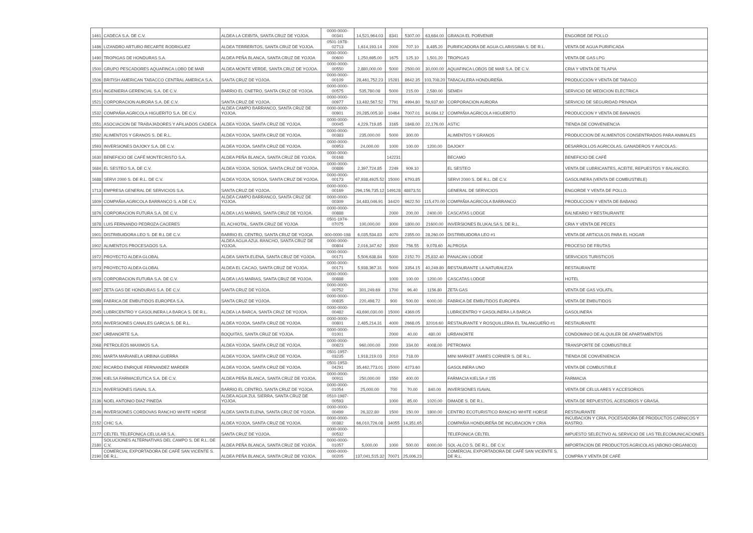| 1461 | CADECA S.A. DE C.V. | ALDEA LA CEIBITA, SANTA CRUZ DE YOJOA. | 0000-0000-00341 | 14,521,964.03 | 8341 | 5307.00 | 63,684.00 | GRANJA EL PORVENIR | ENGORDE DE POLLO |
| 1486 | LIZANDRO ARTURO RECARTE RODRIGUEZ | ALDEA TERRERITOS, SANTA CRUZ DE YOJOA. | 0501-1978-02713 | 1,614,193.14 | 2000 | 707.10 | 8,485.20 | PURIFICADORA DE AGUA CLARISSIMA S. DE R.L. | VENTA DE AGUA PURIFICADA |
| 1490 | TROPIGAS DE HONDURAS S.A. | ALDEA PEÑA BLANCA, SANTA CRUZ DE YOJOA | 0000-0000-00600 | 1,250,695.00 | 1675 | 125.10 | 1,501.20 | TROPIGAS | VENTA DE GAS LPG |
| 1500 | GRUPO PESCADORES AQUAFINCA LOBO DE MAR | ALDEA MONTE VERDE, SANTA CRUZ DE YOJOA. | 0000-0000-00550 | 2,880,000.00 | 5000 | 2500.00 | 30,000.00 | AQUAFINCA LOBOS DE MAR S.A. DE C.V. | CRIA Y VENTA DE TILAPIA |
| 1506 | BRITISH AMERICAN TABACCO CENTRAL AMERICA S.A. | SANTA CRUZ DE YOJOA. | 0000-0000-00109 | 28,461,752.23 | 15281 | 8642.35 | 103,708.20 | TABACALERA HONDUREÑA | PRODUCCION Y VENTA DE TABACO |
| 1514 | INGENIERIA GERENCIAL S.A. DE C.V. | BARRIO EL CNETRO, SANTA CRUZ DE YOJOA. | 0000-0000-00575 | 535,780.08 | 5000 | 215.00 | 2,580.00 | SEMEH | SERVICIO DE MEDICION ELECTRICA |
| 1521 | CORPORACION AURORA S.A. DE C.V. | SANTA CRUZ DE YOJOA. | 0000-0000-00977 | 13,482,567.52 | 7791 | 4994.80 | 59,937.60 | CORPORACION AURORA | SERVICIO DE SEGURIDAD PRIVADA |
| 1532 | COMPAÑIA AGRICOLA HIGUERITO S.A. DE C.V. | ALDEA CAMPO BARRANCO, SANTA CRUZ DE YOJOA. | 0000-0000-00901 | 20,285,005.30 | 10464 | 7007.01 | 84,084.12 | COMPAÑIA AGRICOLA HIGUERITO | PRODUCCION Y VENTA DE BANANOS |
| 1551 | ASOCIACION DE TRABAJADORES Y AFILIADOS CADECA | ALDEA YOJOA, SANTA CRUZ DE YOJOA. | 0000-0000-00045 | 4,229,719.85 | 3165 | 1848.00 | 22,176.00 | ASTIC | TIENDA DE CONVENIENCIA |
| 1592 | ALIMENTOS Y GRANOS S. DE R.L. | ALDEA YOJOA, SANTA CRUZ DE YOJOA. | 0000-0000-00383 | 235,000.00 | 5000 | 300.00 | | ALIMENTOS Y GRANOS | PRODUCCION DE ALIMENTOS CONSENTRADOS PARA ANIMALES |
| 1593 | INVERSIONES DAJOKY S.A. DE C.V. | ALDEA YOJOA, SANTA CRUZ DE YOJOA. | 0000-0000-00953 | 24,000.00 | 1000 | 100.00 | 1200.00 | DAJOKY | DESARROLLOS AGRICOLAS, GANADEROS Y AVICOLAS. |
| 1630 | BENEFICIO DE CAFÉ MONTECRISTO S.A. | ALDEA PEÑA BLANCA, SANTA CRUZ DE YOJOA. | 0000-0000-00168 | | 142231 | | | BECAMO | BENEFICIO DE CAFÉ |
| 1684 | EL SESTEO S.A. DE C.V. | ALDEA YOJOA, SOSOA, SANTA CRUZ DE YOJOA. | 0000-0000-00886 | 2,397,724.85 | 2249 | 909.10 | | EL SESTEO | VENTA DE LUBRICANTES, ACEITE, REPUESTOS Y BALANCEO. |
| 1688 | SERVI 2000 S. DE R.L. DE C.V. | ALDEA YOJOA, SOSOA, SANTA CRUZ DE YOJOA. | 0000-0000-00173 | 67,938,4925.52 | 15000 | 6793.85 | | SERVI 2000 S. DE R.L. DE C.V. | GASOLINERA (VENTA DE COMBUSTIBLE) |
| 1713 | EMPRESA GENERAL DE SERVICIOS S.A. | SANTA CRUZ DE YOJOA. | 0000-0000-00169 | 296,156,735.12 | 149128 | 48873.51 | | GENERAL DE SERVICIOS | ENGORDE Y VENTA DE POLLO. |
| 1809 | COMPAÑIA AGRICOLA BARRANCO S. A DE C.V. | ALDEA CAMPO BARRANCO, SANTA CRUZ DE YOJOA. | 0000-0000-00309 | 34,483,046.91 | 34420 | 9622.50 | 115,470.00 | COMPAÑIA AGRICOLA BARRANCO | PRODUCCION Y VENTA DE BABANO |
| 1876 | CORPORACION FUTURA S.A. DE C.V. | ALDEA LAS MARIAS, SANTA CRUZ DE YOJOA. | 0000-0000-00888 | | 2000 | 200.00 | 2400.00 | CASCATAS LODGE | BALNEARIO Y RESTAURANTE |
| 1878 | LUIS FERNANDO PEDROZA CACERES | EL ACHIOTAL, SANTA CRUZ DE YOJOA | 0501-1974-07075 | 100,000.00 | 3000 | 1800.00 | 21600.00 | INVERSIONES BLUKALSA S. DE R.L. | CRIA Y VENTA DE PECES |
| 1901 | DISTRIBUIDORA LEO S. DE R.L DE C.V. | BARRIO EL CENTRO, SANTA CRUZ DE YOJOA. | 000-0000-198 | 6,035,534.83 | 4070 | 2355.00 | 28,260.00 | DISTRIBUIDORA LEO #1 | VENTA DE ARTICULOS PARA EL HOGAR |
| 1902 | ALIMENTOS PROCESADOS S.A. | ALDEA AGUA AZUL RANCHO, SANTA CRUZ DE YOJOA. | 0000-0000-00804 | 2,016,347.62 | 3500 | 756.55 | 9,078.60 | ALPROSA | PROCESO DE FRUTAS |
| 1972 | PROYECTO ALDEA GLOBAL | ALDEA SANTA ELENA, SANTA CRUZ DE YOJOA. | 0000-0000-00171 | 5,506,638.84 | 5000 | 2152.70 | 25,832.40 | PANACAN LODGE | SERVICIOS TURISTICOS |
| 1973 | PROYECTO ALDEA GLOBAL | ALDEA EL CACAO, SANTA CRUZ DE YOJOA. | 0000-0000-00171 | 5,938,367.31 | 5000 | 3354.15 | 40,249.80 | RESTAURANTE LA NATURALEZA | RESTAURANTE |
| 1978 | CORPORACION FUTURA S.A. DE C.V. | ALDEA LAS MARIAS, SANTA CRUZ DE YOJOA. | 0000-0000-00888 | | 1000 | 100.00 | 1200.00 | CASCATAS LODGE | HOTEL |
| 1997 | ZETA GAS DE HONDURAS S.A. DE C.V. | SANTA CRUZ DE YOJOA. | 0000-0000-00752 | 301,249.69 | 1700 | 96.40 | 1156.80 | ZETA GAS | VENTA DE GAS VOLATIL |
| 1998 | FABRICA DE EMBUTIDOS EUROPEA S.A. | SANTA CRUZ DE YOJOA. | 0000-0000-00835 | 220,498.72 | 900 | 500.00 | 6000.00 | FABRICA DE EMBUTIDOS EUROPEA | VENTA DE EMBUTIDOS |
| 2045 | LUBRICENTRO Y GASOLINERA LA BARCA S. DE R.L. | ALDEA LA BARCA, SANTA CRUZ DE YOJOA. | 0000-0000-00482 | 43,690,030.00 | 15000 | 4369.05 | | LUBRICENTRO Y GASOLINERA LA BARCA | GASOLINERA |
| 2053 | INVERSIONES CANALES GARCIA S. DE R.L. | ALDEA YOJOA, SANTA CRUZ DE YOJOA. | 0000-0000-00801 | 2,485,214.31 | 4000 | 2668.05 | 32016.60 | RESTAURANTE Y ROSQUILLERIA EL TALANGUEÑO #1 | RESTAURANTE |
| 2067 | URBANORTE S.A. | BOQUITAS, SANTA CRUZ DE YOJOA. | 0000-0000-01001 | | 2000 | 40.00 | 480.00 | URBANORTE | CONDOMINIO DE ALQUILER DE APARTAMENTOS |
| 2068 | PETROLEOS MAXIMOS S.A. | ALDEA YOJOA, SANTA CRUZ DE YOJOA. | 0000-0000-00823 | 960,000.00 | 2000 | 334.00 | 4008.00 | PETROMAX | TRANSPORTE DE COMBUSTIBLE |
| 2091 | MARTA MARIANELA URBINA GUERRA | ALDEA YOJOA, SANTA CRUZ DE YOJOA. | 0501-1957-03235 | 1,918,219.03 | 2010 | 718.00 | | MINI MARKET JAMIES CORNER S. DE R.L. | TIENDA DE CONVENIENCIA |
| 2092 | RICARDO ENRIQUE FERNANDEZ MARDER | ALDEA YOJOA, SANTA CRUZ DE YOJOA. | 0501-1953-04291 | 35,462,773.01 | 15000 | 4273.60 | | GASOLINERA UNO | VENTA DE COMBUSTIBLE |
| 2096 | KIELSA FARMACEUTICA S.A. DE C.V. | ALDEA PEÑA BLANCA, SANTA CRUZ DE YOJOA. | 0000-0000-00911 | 250,000.00 | 1550 | 400.00 | | FARMACIA KIELSA # 155 | FARMACIA |
| 2124 | INVERSIONES ISAVAL S.A. | BARRIO EL CENTRO, SANTA CRUZ DE YOJOA. | 0000-0000-01054 | 25,000.00 | 700 | 70.00 | 840.00 | INVERSIONES ISAVAL | VENTA DE CELULARES Y ACCESORIOS |
| 2136 | NOEL ANTONIO DIAZ PINEDA | ALDEA AGUA ZUL SIERRA, SANTA CRUZ DE YOJOA. | 0510-1987-00593 | | 1000 | 85.00 | 1020.00 | DIMADE S. DE R.L. | VENTA DE REPUESTOS, ACESORIOS Y GRASA. |
| 2146 | INVERSIONES CORDOVAS RANCHO WHITE HORSE | ALDEA SANTA ELENA, SANTA CRUZ DE YOJOA. | 0000-0000-00499 | 26,322.80 | 1500 | 150.00 | 1800.00 | CENTRO ECOTURISTICO RANCHO WHITE HORSE | RESTAURANTE |
| 2152 | CHIC S.A. | ALDEA YOJOA, SANTA CRUZ DE YOJOA. | 0000-0000-00382 | 66,010,726.08 | 34055 | 14,351.65 | | COMPAÑIA HONDUREÑA DE INCUBACION Y CRIA | INCUBACION Y CRIA, POCESADORA DE PRODUCTOS CARNICOS Y RASTRO. |
| 2177 | CELTEL TELEFONICA CELULAR S.A. | SANTA CRUZ DE YOJOA. | 0000-0000-00532 | | | | | TELEFONICA CELTEL | IMPUESTO SELECTIVO AL SERVICIO DE LAS TELECOMUNICACIONES |
| 2180 | SOLUCIONES ALTERNATIVAS DEL CAMPO S. DE R.L. DE C.V. | ALDEA PEÑA BLANCA, SANTA CRUZ DE YOJOA. | 0000-0000-01057 | 5,000.00 | 1000 | 500.00 | 6000.00 | SOL-ALCO S. DE R.L. DE C.V. | IMPORTACION DE PRODUCTOS AGRICOLAS (ABONO ORGANICO) |
| 2190 | COMERCIAL EXPORTADORA DE CAFÉ SAN VICENTE S. DE R.L. | ALDEA PEÑA BLANCA, SANTA CRUZ DE YOJOA. | 0000-0000-00205 | 137,041,515.32 | 70071 | 25,006.23 | | COMERCIAL EXPORTADORA DE CAFÉ SAN VICENTE S. DE R.L. | COMPRA Y VENTA DE CAFÉ |